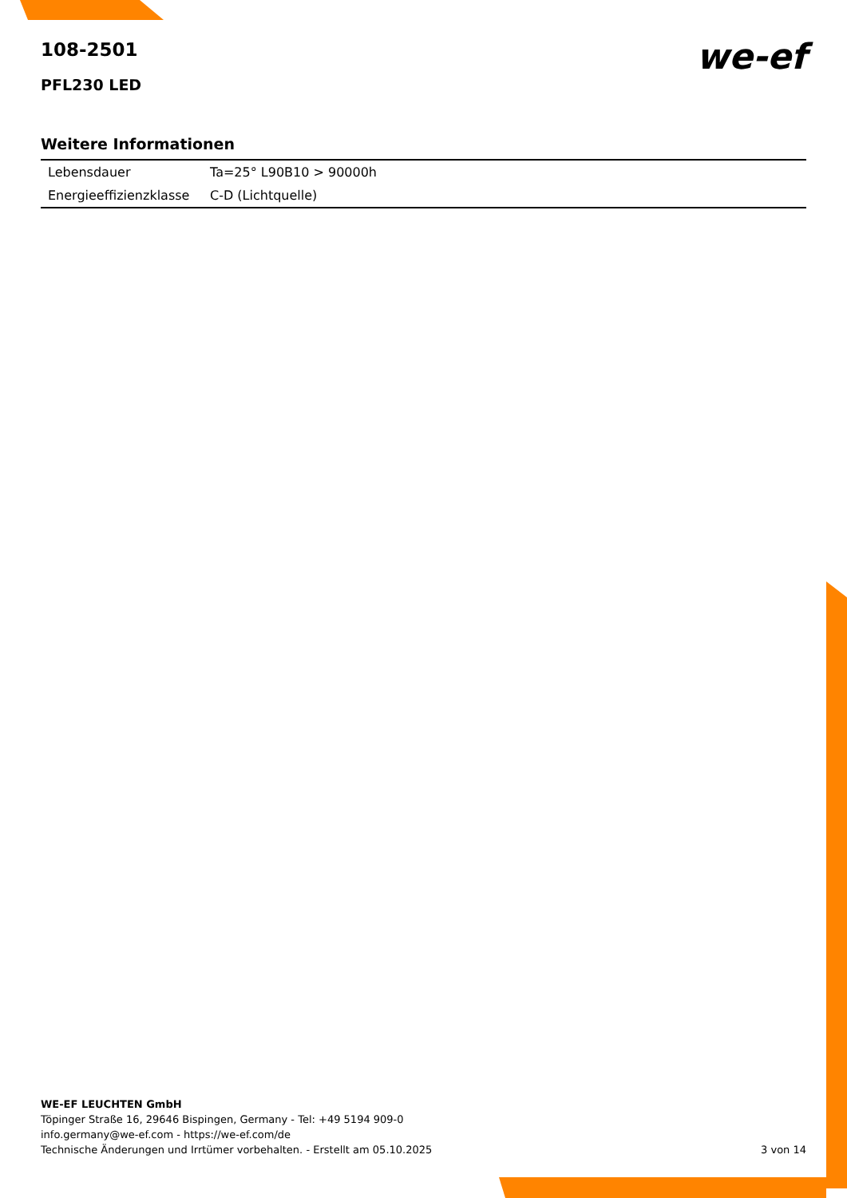108-2501
PFL230 LED
we-ef
Weitere Informationen
| Lebensdauer | Ta=25° L90B10 > 90000h |
| Energieeffizienzklasse | C-D (Lichtquelle) |
WE-EF LEUCHTEN GmbH
Töpinger Straße 16, 29646 Bispingen, Germany - Tel: +49 5194 909-0
info.germany@we-ef.com - https://we-ef.com/de
Technische Änderungen und Irrtümer vorbehalten. - Erstellt am 05.10.2025 3 von 14